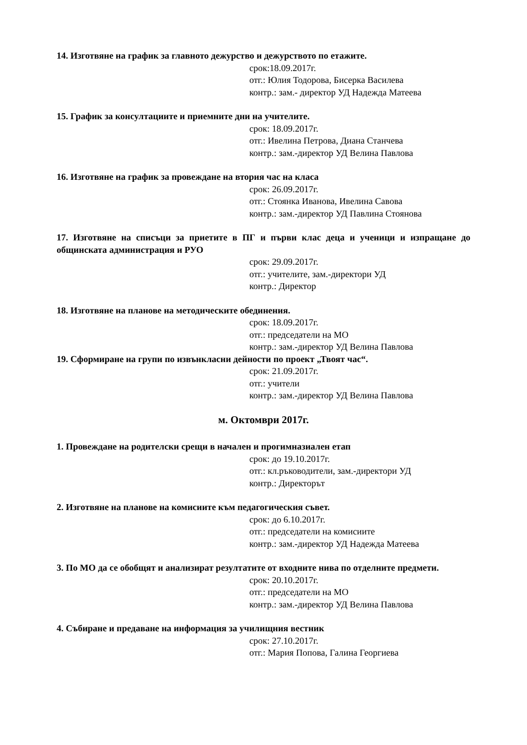14. Изготвяне на график за главното дежурство и дежурството по етажите.
срок:18.09.2017г.
отг.: Юлия Тодорова, Бисерка Василева
контр.: зам.- директор УД Надежда Матеева
15. График за консултациите и приемните дни на учителите.
срок: 18.09.2017г.
отг.: Ивелина Петрова, Диана Станчева
контр.: зам.-директор УД Велина Павлова
16. Изготвяне на график за провеждане на втория час на класа
срок: 26.09.2017г.
отг.: Стоянка Иванова, Ивелина Савова
контр.: зам.-директор УД Павлина Стоянова
17. Изготвяне на списъци за приетите в ПГ и първи клас деца и ученици и изпращане до общинската администрация и РУО
срок: 29.09.2017г.
отг.: учителите, зам.-директори УД
контр.: Директор
18. Изготвяне на планове на методическите обединения.
срок: 18.09.2017г.
отг.: председатели на МО
контр.: зам.-директор УД Велина Павлова
19. Сформиране на групи по извънкласни дейности по проект „Твоят час“.
срок: 21.09.2017г.
отг.: учители
контр.: зам.-директор УД Велина Павлова
м. Октомври 2017г.
1. Провеждане на родителски срещи в начален и прогимназиален етап
срок: до 19.10.2017г.
отг.: кл.ръководители, зам.-директори УД
контр.: Директорът
2. Изготвяне на планове на комисиите към педагогическия съвет.
срок: до 6.10.2017г.
отг.: председатели на комисиите
контр.: зам.-директор УД Надежда Матеева
3. По МО да се обобщят и анализират резултатите от входните нива по отделните предмети.
срок: 20.10.2017г.
отг.: председатели на МО
контр.: зам.-директор УД Велина Павлова
4. Събиране и предаване на информация за училищния вестник
срок: 27.10.2017г.
отг.: Мария Попова, Галина Георгиева